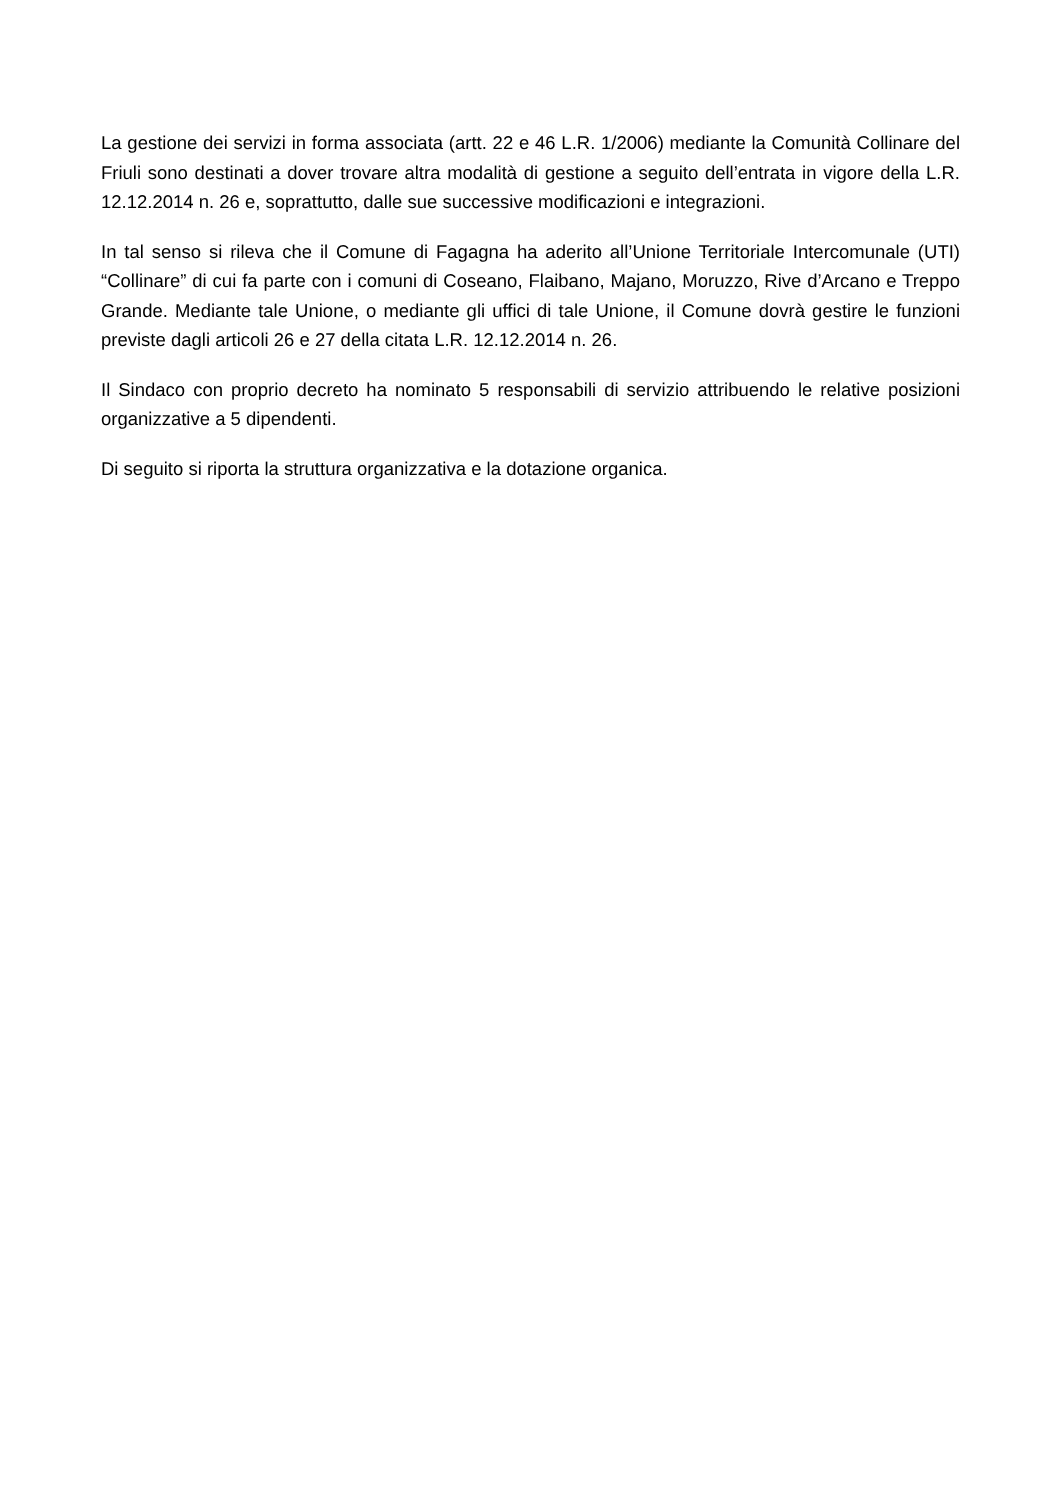La gestione dei servizi in forma associata (artt. 22 e 46 L.R. 1/2006) mediante la Comunità Collinare del Friuli sono destinati a dover trovare altra modalità di gestione a seguito dell’entrata in vigore della L.R. 12.12.2014 n. 26 e, soprattutto, dalle sue successive modificazioni e integrazioni.
In tal senso si rileva che il Comune di Fagagna ha aderito all’Unione Territoriale Intercomunale (UTI) “Collinare” di cui fa parte con i comuni di Coseano, Flaibano, Majano, Moruzzo, Rive d’Arcano e Treppo Grande. Mediante tale Unione, o mediante gli uffici di tale Unione, il Comune dovrà gestire le funzioni previste dagli articoli 26 e 27 della citata L.R. 12.12.2014 n. 26.
Il Sindaco con proprio decreto ha nominato 5 responsabili di servizio attribuendo le relative posizioni organizzative a 5 dipendenti.
Di seguito si riporta la struttura organizzativa e la dotazione organica.